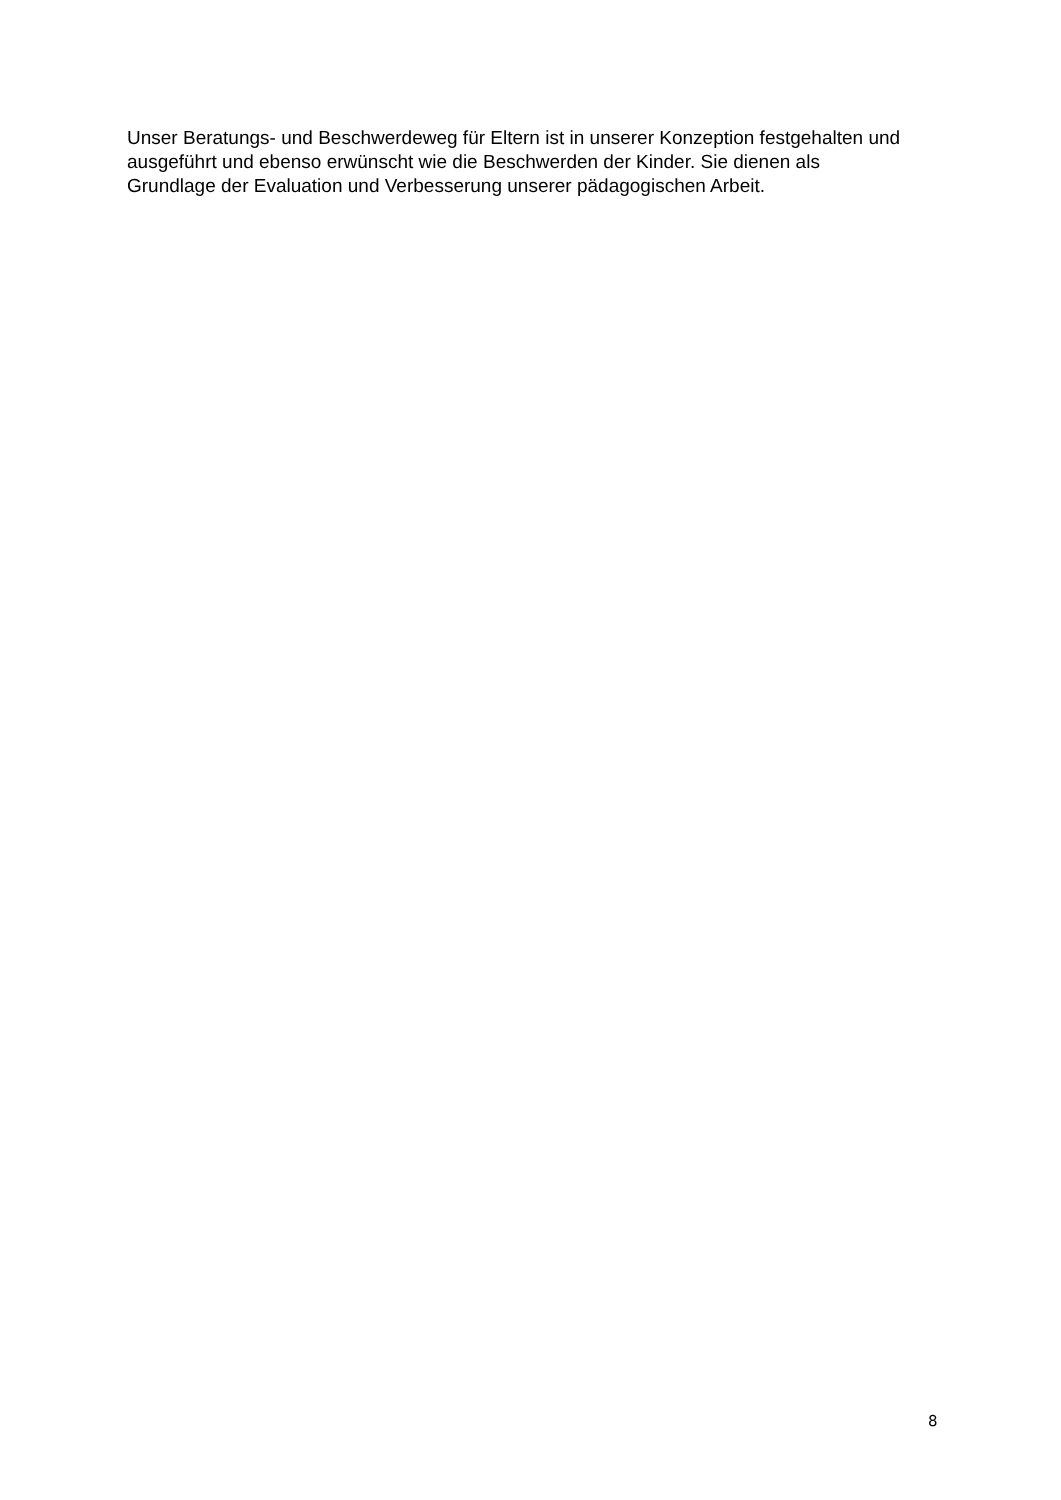Unser Beratungs- und Beschwerdeweg für Eltern ist in unserer Konzeption festgehalten und
ausgeführt und ebenso erwünscht wie die Beschwerden der Kinder. Sie dienen als
Grundlage der Evaluation und Verbesserung unserer pädagogischen Arbeit.
8